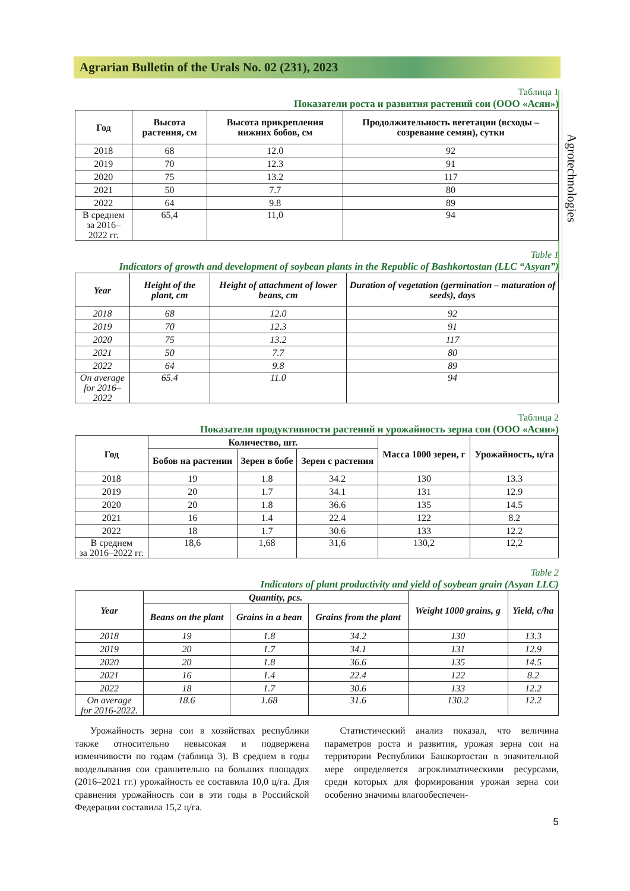Agrarian Bulletin of the Urals No. 02 (231), 2023
Agrotechnologies
Таблица 1
Показатели роста и развития растений сои (ООО «Асян»)
| Год | Высота растения, см | Высота прикрепления нижних бобов, см | Продолжительность вегетации (всходы – созревание семян), сутки |
| --- | --- | --- | --- |
| 2018 | 68 | 12.0 | 92 |
| 2019 | 70 | 12.3 | 91 |
| 2020 | 75 | 13.2 | 117 |
| 2021 | 50 | 7.7 | 80 |
| 2022 | 64 | 9.8 | 89 |
| В среднем за 2016–2022 гг. | 65,4 | 11,0 | 94 |
Table 1
Indicators of growth and development of soybean plants in the Republic of Bashkortostan (LLC “Asyan”)
| Year | Height of the plant, cm | Height of attachment of lower beans, cm | Duration of vegetation (germination – maturation of seeds), days |
| --- | --- | --- | --- |
| 2018 | 68 | 12.0 | 92 |
| 2019 | 70 | 12.3 | 91 |
| 2020 | 75 | 13.2 | 117 |
| 2021 | 50 | 7.7 | 80 |
| 2022 | 64 | 9.8 | 89 |
| On average for 2016–2022 | 65.4 | 11.0 | 94 |
Таблица 2
Показатели продуктивности растений и урожайность зерна сои (ООО «Асян»)
| Год | Количество, шт. | | | Масса 1000 зерен, г | Урожайность, ц/га |
| --- | --- | --- | --- | --- | --- |
| | Бобов на растении | Зерен в бобе | Зерен с растения | | |
| 2018 | 19 | 1.8 | 34.2 | 130 | 13.3 |
| 2019 | 20 | 1.7 | 34.1 | 131 | 12.9 |
| 2020 | 20 | 1.8 | 36.6 | 135 | 14.5 |
| 2021 | 16 | 1.4 | 22.4 | 122 | 8.2 |
| 2022 | 18 | 1.7 | 30.6 | 133 | 12.2 |
| В среднем за 2016–2022 гг. | 18,6 | 1,68 | 31,6 | 130,2 | 12,2 |
Table 2
Indicators of plant productivity and yield of soybean grain (Asyan LLC)
| Year | Quantity, pcs. | | | Weight 1000 grains, g | Yield, c/ha |
| --- | --- | --- | --- | --- | --- |
| | Beans on the plant | Grains in a bean | Grains from the plant | | |
| 2018 | 19 | 1.8 | 34.2 | 130 | 13.3 |
| 2019 | 20 | 1.7 | 34.1 | 131 | 12.9 |
| 2020 | 20 | 1.8 | 36.6 | 135 | 14.5 |
| 2021 | 16 | 1.4 | 22.4 | 122 | 8.2 |
| 2022 | 18 | 1.7 | 30.6 | 133 | 12.2 |
| On average for 2016-2022. | 18.6 | 1.68 | 31.6 | 130.2 | 12.2 |
Урожайность зерна сои в хозяйствах республики также относительно невысокая и подвержена изменчивости по годам (таблица 3). В среднем в годы возделывания сои сравнительно на больших площадях (2016–2021 гг.) урожайность ее составила 10,0 ц/га. Для сравнения урожайность сои в эти годы в Российской Федерации составила 15,2 ц/га.
Статистический анализ показал, что величина параметров роста и развития, урожая зерна сои на территории Республики Башкортостан в значительной мере определяется агроклиматическими ресурсами, среди которых для формирования урожая зерна сои особенно значимы влагообеспечен-
5